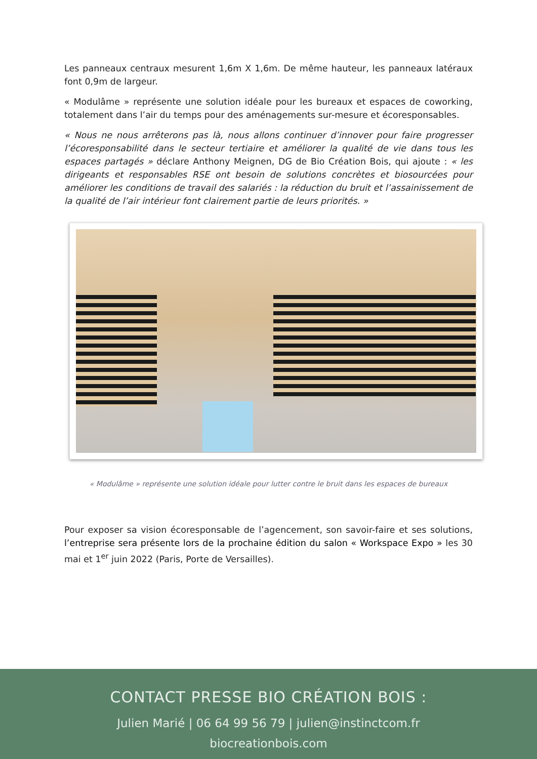Les panneaux centraux mesurent 1,6m X 1,6m. De même hauteur, les panneaux latéraux font 0,9m de largeur.
« Modulâme » représente une solution idéale pour les bureaux et espaces de coworking, totalement dans l’air du temps pour des aménagements sur-mesure et écoresponsables.
« Nous ne nous arrêterons pas là, nous allons continuer d’innover pour faire progresser l’écoresponsabilité dans le secteur tertiaire et améliorer la qualité de vie dans tous les espaces partagés » déclare Anthony Meignen, DG de Bio Création Bois, qui ajoute : « les dirigeants et responsables RSE ont besoin de solutions concrètes et biosourcées pour améliorer les conditions de travail des salariés : la réduction du bruit et l’assainissement de la qualité de l’air intérieur font clairement partie de leurs priorités. »
« Modulâme » représente une solution idéale pour lutter contre le bruit dans les espaces de bureaux
Pour exposer sa vision écoresponsable de l’agencement, son savoir-faire et ses solutions, l’entreprise sera présente lors de la prochaine édition du salon « Workspace Expo » les 30 mai et 1<sup>er</sup> juin 2022 (Paris, Porte de Versailles).
CONTACT PRESSE BIO CRÉATION BOIS :
Julien Marié | 06 64 99 56 79 | julien@instinctcom.fr
biocreationbois.com